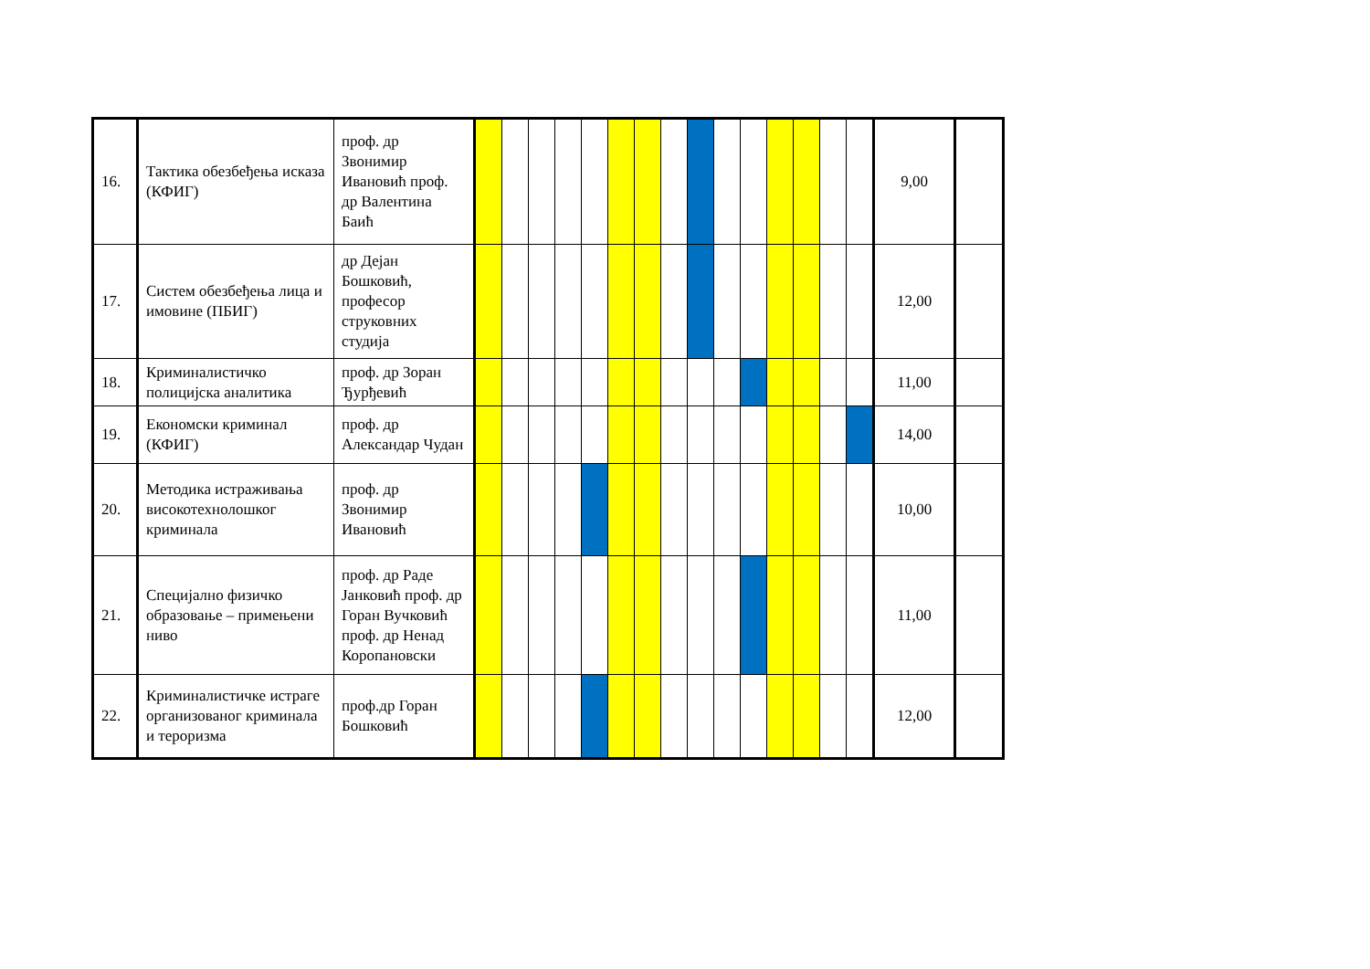| 16. | Тактика обезбеђења исказа (КФИГ) | проф. др Звонимир Ивановић проф. др Валентина Баић | | | | | | | | | | | | | | | | 9,00 | |
| 17. | Систем обезбеђења лица и имовине (ПБИГ) | др Дејан Бошковић, професор струковних студија | | | | | | | | | | | | | | | | 12,00 | |
| 18. | Криминалистичко полицијска аналитика | проф. др Зоран Ђурђевић | | | | | | | | | | | | | | | | 11,00 | |
| 19. | Економски криминал (КФИГ) | проф. др Александар Чудан | | | | | | | | | | | | | | | | 14,00 | |
| 20. | Методика истраживања високотехнолошког криминала | проф. др Звонимир Ивановић | | | | | | | | | | | | | | | | 10,00 | |
| 21. | Специјално физичко образовање – примењени ниво | проф. др Раде Јанковић проф. др Горан Вучковић проф. др Ненад Коропановски | | | | | | | | | | | | | | | | 11,00 | |
| 22. | Криминалистичке истраге организованог криминала и тероризма | проф.др Горан Бошковић | | | | | | | | | | | | | | | | 12,00 | |